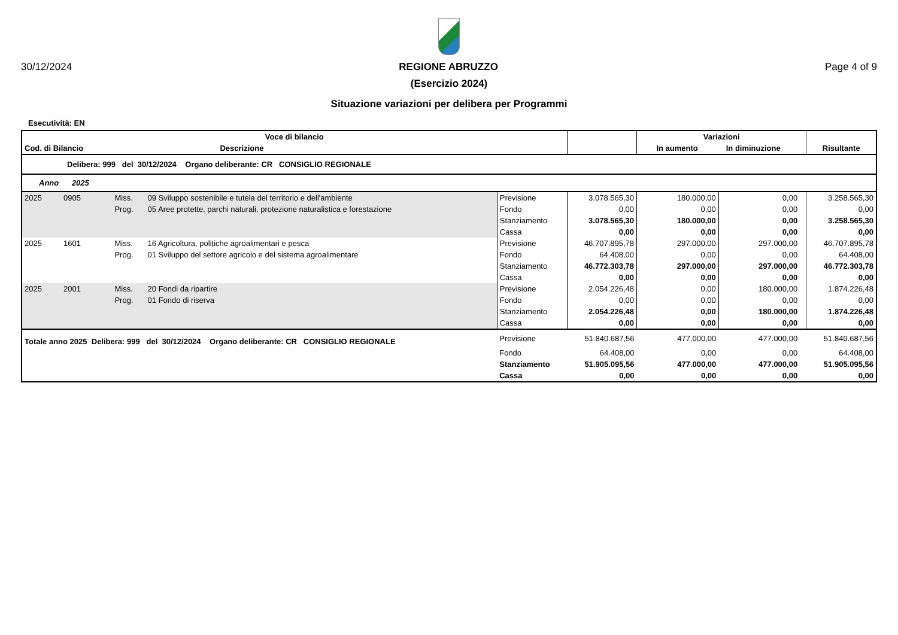30/12/2024 REGIONE ABRUZZO Page 4 of 9
(Esercizio 2024)
Situazione variazioni per delibera per Programmi
Esecutività: EN
| Voce di bilancio | | | | | Variazioni | | | |
| --- | --- | --- | --- | --- | --- | --- | --- | --- |
| Cod. di Bilancio | Descrizione | | | | In aumento In diminuzione | | | Risultante |
| Delibera: 999 del 30/12/2024 Organo deliberante: CR CONSIGLIO REGIONALE | | | | | | | | |
| Anno 2025 | | | | | | | | |
| 2025 0905 | Miss. | 09 Sviluppo sostenibile e tutela del territorio e dell'ambiente | Previsione | 3.078.565,30 | 180.000,00 | 0,00 | | 3.258.565,30 |
| | Prog. | 05 Aree protette, parchi naturali, protezione naturalistica e forestazione | Fondo | 0,00 | 0,00 | 0,00 | | 0,00 |
| | | | Stanziamento | 3.078.565,30 | 180.000,00 | 0,00 | | 3.258.565,30 |
| | | | Cassa | 0,00 | 0,00 | 0,00 | | 0,00 |
| 2025 1601 | Miss. | 16 Agricoltura, politiche agroalimentari e pesca | Previsione | 46.707.895,78 | 297.000,00 | 297.000,00 | | 46.707.895,78 |
| | Prog. | 01 Sviluppo del settore agricolo e del sistema agroalimentare | Fondo | 64.408,00 | 0,00 | 0,00 | | 64.408,00 |
| | | | Stanziamento | 46.772.303,78 | 297.000,00 | 297.000,00 | | 46.772.303,78 |
| | | | Cassa | 0,00 | 0,00 | 0,00 | | 0,00 |
| 2025 2001 | Miss. | 20 Fondi da ripartire | Previsione | 2.054.226,48 | 0,00 | 180.000,00 | | 1.874.226,48 |
| | Prog. | 01 Fondo di riserva | Fondo | 0,00 | 0,00 | 0,00 | | 0,00 |
| | | | Stanziamento | 2.054.226,48 | 0,00 | 180.000,00 | | 1.874.226,48 |
| | | | Cassa | 0,00 | 0,00 | 0,00 | | 0,00 |
| Totale anno 2025 Delibera: 999 del 30/12/2024 Organo deliberante: CR CONSIGLIO REGIONALE | | | Previsione | 51.840.687,56 | 477.000,00 | 477.000,00 | | 51.840.687,56 |
| | | | Fondo | 64.408,00 | 0,00 | 0,00 | | 64.408,00 |
| | | | Stanziamento | 51.905.095,56 | 477.000,00 | 477.000,00 | | 51.905.095,56 |
| | | | Cassa | 0,00 | 0,00 | 0,00 | | 0,00 |